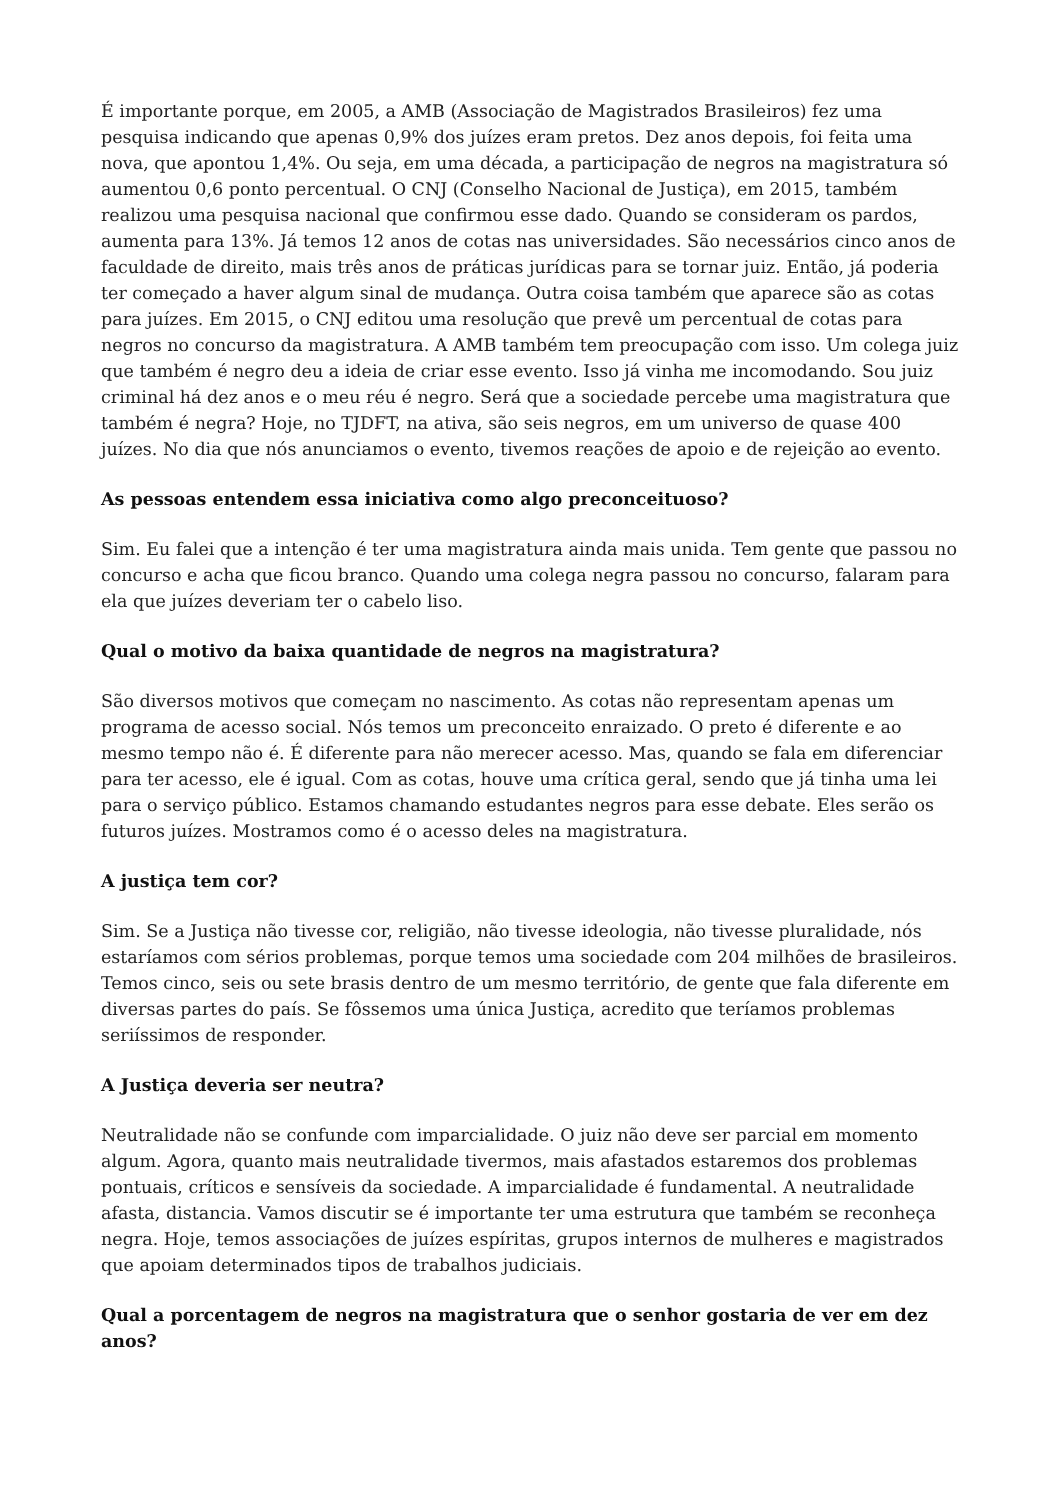É importante porque, em 2005, a AMB (Associação de Magistrados Brasileiros) fez uma pesquisa indicando que apenas 0,9% dos juízes eram pretos. Dez anos depois, foi feita uma nova, que apontou 1,4%. Ou seja, em uma década, a participação de negros na magistratura só aumentou 0,6 ponto percentual. O CNJ (Conselho Nacional de Justiça), em 2015, também realizou uma pesquisa nacional que confirmou esse dado. Quando se consideram os pardos, aumenta para 13%. Já temos 12 anos de cotas nas universidades. São necessários cinco anos de faculdade de direito, mais três anos de práticas jurídicas para se tornar juiz. Então, já poderia ter começado a haver algum sinal de mudança. Outra coisa também que aparece são as cotas para juízes. Em 2015, o CNJ editou uma resolução que prevê um percentual de cotas para negros no concurso da magistratura. A AMB também tem preocupação com isso. Um colega juiz que também é negro deu a ideia de criar esse evento. Isso já vinha me incomodando. Sou juiz criminal há dez anos e o meu réu é negro. Será que a sociedade percebe uma magistratura que também é negra? Hoje, no TJDFT, na ativa, são seis negros, em um universo de quase 400 juízes. No dia que nós anunciamos o evento, tivemos reações de apoio e de rejeição ao evento.
As pessoas entendem essa iniciativa como algo preconceituoso?
Sim. Eu falei que a intenção é ter uma magistratura ainda mais unida. Tem gente que passou no concurso e acha que ficou branco. Quando uma colega negra passou no concurso, falaram para ela que juízes deveriam ter o cabelo liso.
Qual o motivo da baixa quantidade de negros na magistratura?
São diversos motivos que começam no nascimento. As cotas não representam apenas um programa de acesso social. Nós temos um preconceito enraizado. O preto é diferente e ao mesmo tempo não é. É diferente para não merecer acesso. Mas, quando se fala em diferenciar para ter acesso, ele é igual. Com as cotas, houve uma crítica geral, sendo que já tinha uma lei para o serviço público. Estamos chamando estudantes negros para esse debate. Eles serão os futuros juízes. Mostramos como é o acesso deles na magistratura.
A justiça tem cor?
Sim. Se a Justiça não tivesse cor, religião, não tivesse ideologia, não tivesse pluralidade, nós estaríamos com sérios problemas, porque temos uma sociedade com 204 milhões de brasileiros. Temos cinco, seis ou sete brasis dentro de um mesmo território, de gente que fala diferente em diversas partes do país. Se fôssemos uma única Justiça, acredito que teríamos problemas seriíssimos de responder.
A Justiça deveria ser neutra?
Neutralidade não se confunde com imparcialidade. O juiz não deve ser parcial em momento algum. Agora, quanto mais neutralidade tivermos, mais afastados estaremos dos problemas pontuais, críticos e sensíveis da sociedade. A imparcialidade é fundamental. A neutralidade afasta, distancia. Vamos discutir se é importante ter uma estrutura que também se reconheça negra. Hoje, temos associações de juízes espíritas, grupos internos de mulheres e magistrados que apoiam determinados tipos de trabalhos judiciais.
Qual a porcentagem de negros na magistratura que o senhor gostaria de ver em dez anos?